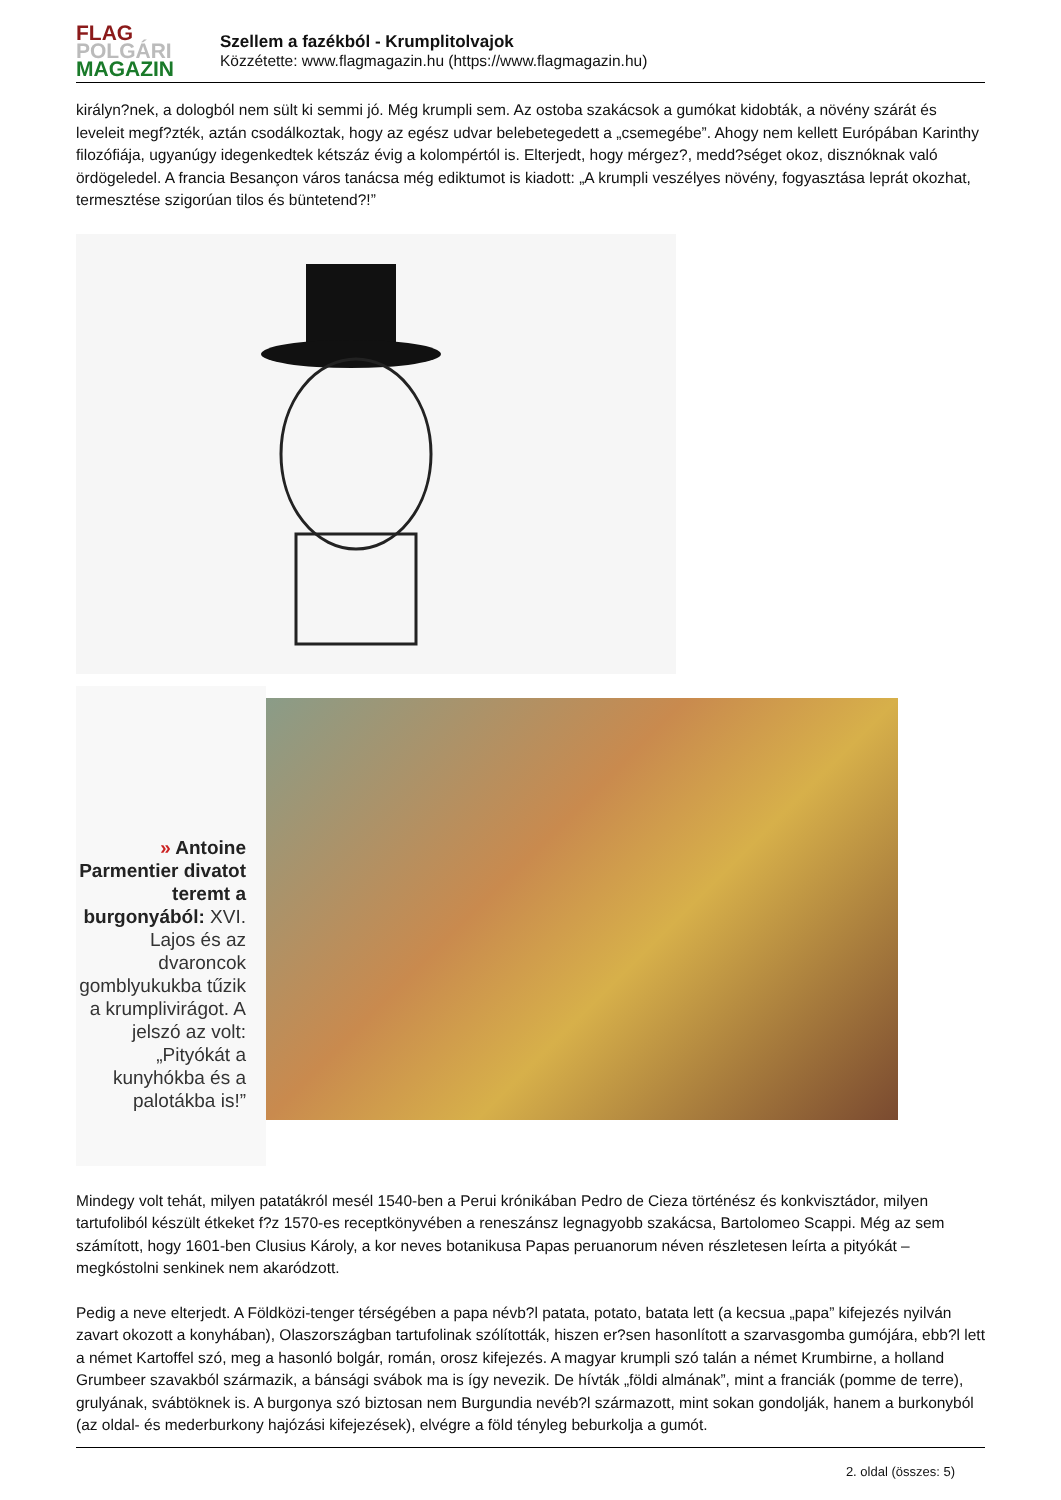FLAG
POLGÁRI
MAGAZIN
Szellem a fazékból - Krumplitolvajok
Közzétette: www.flagmagazin.hu (https://www.flagmagazin.hu)
királyn?nek, a dologból nem sült ki semmi jó. Még krumpli sem. Az ostoba szakácsok a gumókat kidobták, a növény szárát és leveleit megf?zték, aztán csodálkoztak, hogy az egész udvar belebetegedett a „csemegébe”. Ahogy nem kellett Európában Karinthy filozófiája, ugyanúgy idegenkedtek kétszáz évig a kolompértól is. Elterjedt, hogy mérgez?, medd?séget okoz, disznóknak való ördögeledel. A francia Besançon város tanácsa még ediktumot is kiadott: „A krumpli veszélyes növény, fogyasztása leprát okozhat, termesztése szigorúan tilos és büntetend?!”
» Antoine Parmentier divatot teremt a burgonyából: XVI. Lajos és az dvaroncok gomblyukukba tűzik a krumplivirágot. A jelszó az volt: „Pityókát a kunyhókba és a palotákba is!”
Mindegy volt tehát, milyen patatákról mesél 1540-ben a Perui krónikában Pedro de Cieza történész és konkvisztádor, milyen tartufoliból készült étkeket f?z 1570-es receptkönyvében a reneszánsz legnagyobb szakácsa, Bartolomeo Scappi. Még az sem számított, hogy 1601-ben Clusius Károly, a kor neves botanikusa Papas peruanorum néven részletesen leírta a pityókát – megkóstolni senkinek nem akaródzott.
Pedig a neve elterjedt. A Földközi-tenger térségében a papa névb?l patata, potato, batata lett (a kecsua „papa” kifejezés nyilván zavart okozott a konyhában), Olaszországban tartufolinak szólították, hiszen er?sen hasonlított a szarvasgomba gumójára, ebb?l lett a német Kartoffel szó, meg a hasonló bolgár, román, orosz kifejezés. A magyar krumpli szó talán a német Krumbirne, a holland Grumbeer szavakból származik, a bánsági svábok ma is így nevezik. De hívták „földi almának”, mint a franciák (pomme de terre), grulyának, svábtöknek is. A burgonya szó biztosan nem Burgundia nevéb?l származott, mint sokan gondolják, hanem a burkonyból (az oldal- és mederburkony hajózási kifejezések), elvégre a föld tényleg beburkolja a gumót.
2. oldal (összes: 5)